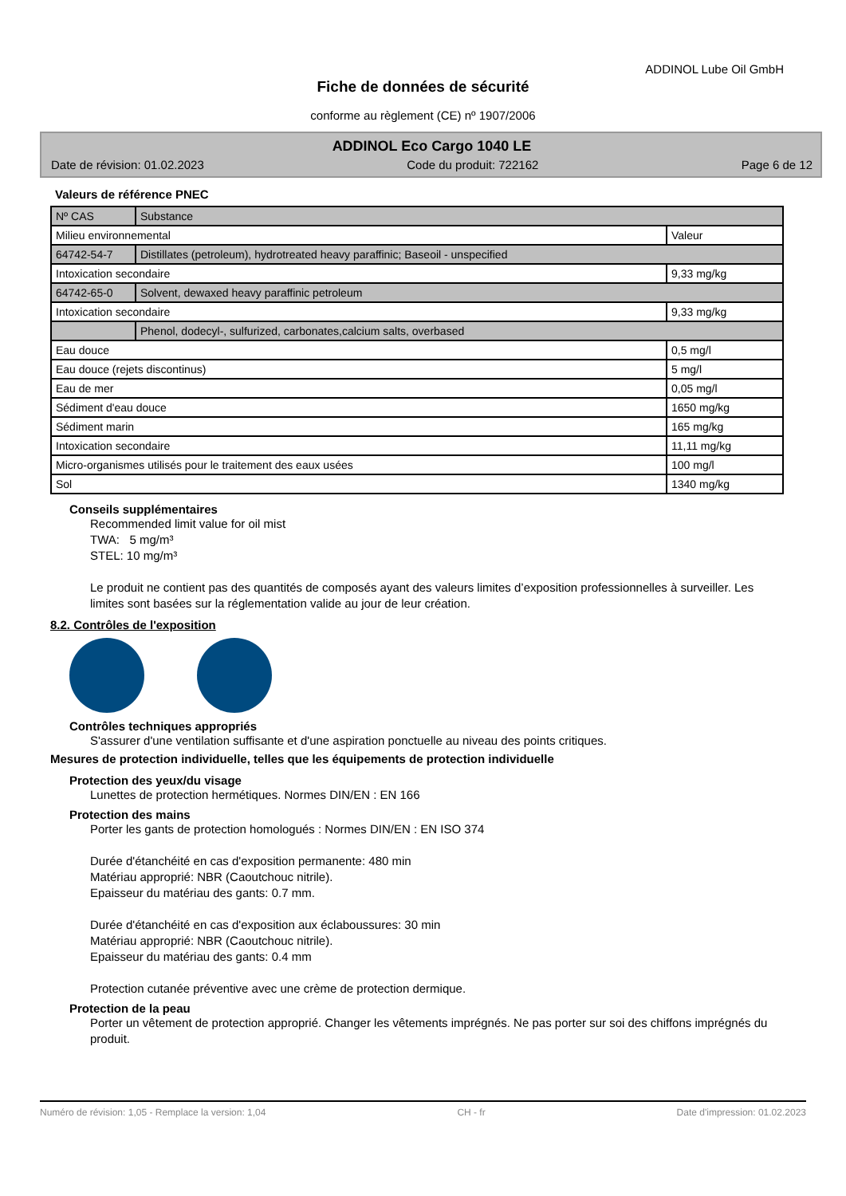ADDINOL Lube Oil GmbH
Fiche de données de sécurité
conforme au règlement (CE) nº 1907/2006
ADDINOL Eco Cargo 1040 LE
Date de révision: 01.02.2023 Code du produit: 722162 Page 6 de 12
Valeurs de référence PNEC
| Nº CAS | Substance | |
| Milieu environnemental | | Valeur |
| 64742-54-7 | Distillates (petroleum), hydrotreated heavy paraffinic; Baseoil - unspecified | |
| Intoxication secondaire | | 9,33 mg/kg |
| 64742-65-0 | Solvent, dewaxed heavy paraffinic petroleum | |
| Intoxication secondaire | | 9,33 mg/kg |
| | Phenol, dodecyl-, sulfurized, carbonates,calcium salts, overbased | |
| Eau douce | | 0,5 mg/l |
| Eau douce (rejets discontinus) | | 5 mg/l |
| Eau de mer | | 0,05 mg/l |
| Sédiment d'eau douce | | 1650 mg/kg |
| Sédiment marin | | 165 mg/kg |
| Intoxication secondaire | | 11,11 mg/kg |
| Micro-organismes utilisés pour le traitement des eaux usées | | 100 mg/l |
| Sol | | 1340 mg/kg |
Conseils supplémentaires
Recommended limit value for oil mist
TWA: 5 mg/m³
STEL: 10 mg/m³
Le produit ne contient pas des quantités de composés ayant des valeurs limites d’exposition professionnelles à surveiller. Les limites sont basées sur la réglementation valide au jour de leur création.
8.2. Contrôles de l'exposition
Contrôles techniques appropriés
S'assurer d'une ventilation suffisante et d'une aspiration ponctuelle au niveau des points critiques.
Mesures de protection individuelle, telles que les équipements de protection individuelle
Protection des yeux/du visage
Lunettes de protection hermétiques. Normes DIN/EN : EN 166
Protection des mains
Porter les gants de protection homologués : Normes DIN/EN : EN ISO 374
Durée d'étanchéité en cas d'exposition permanente: 480 min
Matériau approprié: NBR (Caoutchouc nitrile).
Epaisseur du matériau des gants: 0.7 mm.
Durée d'étanchéité en cas d'exposition aux éclaboussures: 30 min
Matériau approprié: NBR (Caoutchouc nitrile).
Epaisseur du matériau des gants: 0.4 mm
Protection cutanée préventive avec une crème de protection dermique.
Protection de la peau
Porter un vêtement de protection approprié. Changer les vêtements imprégnés. Ne pas porter sur soi des chiffons imprégnés du produit.
Numéro de révision: 1,05 - Remplace la version: 1,04 CH - fr Date d'impression: 01.02.2023